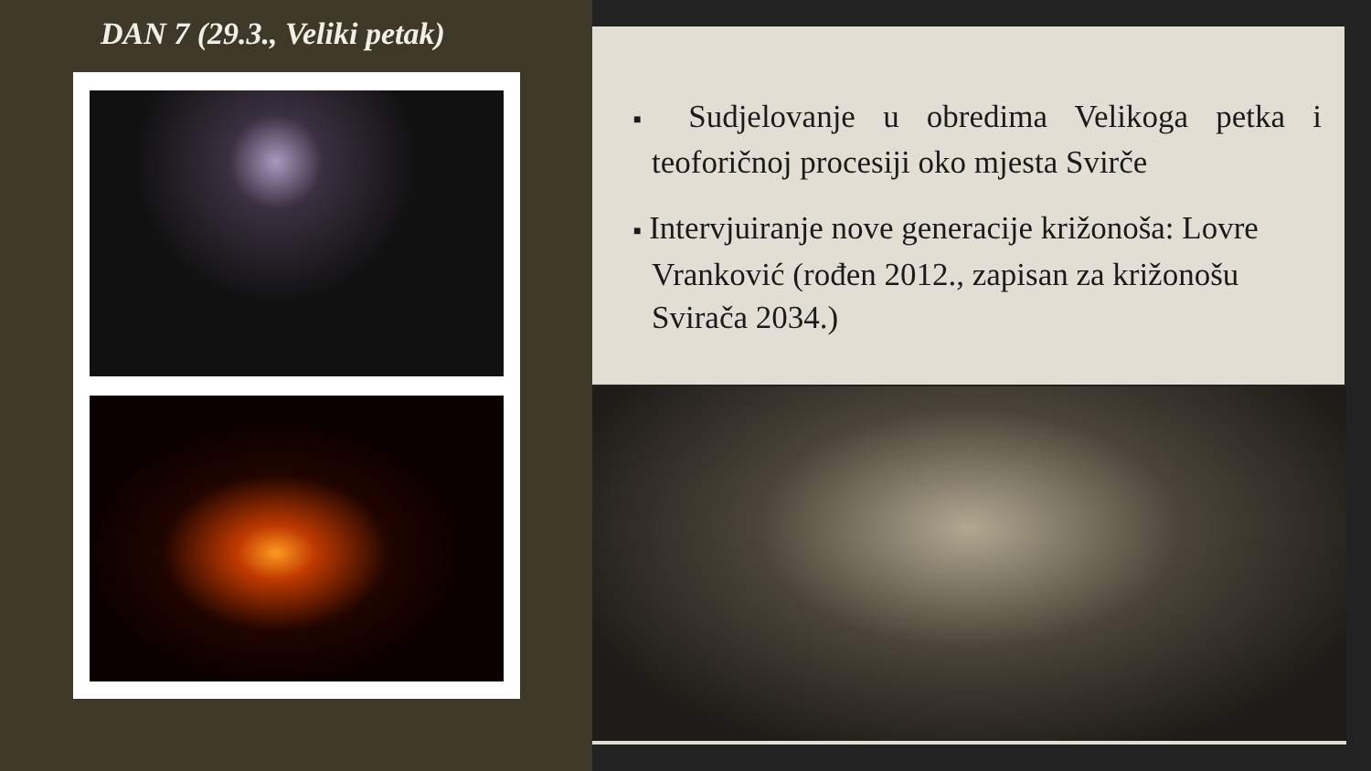DAN 7 (29.3., Veliki petak)
■ Sudjelovanje u obredima Velikoga petka i teoforičnoj procesiji oko mjesta Svirče
■ Intervjuiranje nove generacije križonoša: Lovre Vranković (rođen 2012., zapisan za križonošu Svirača 2034.)